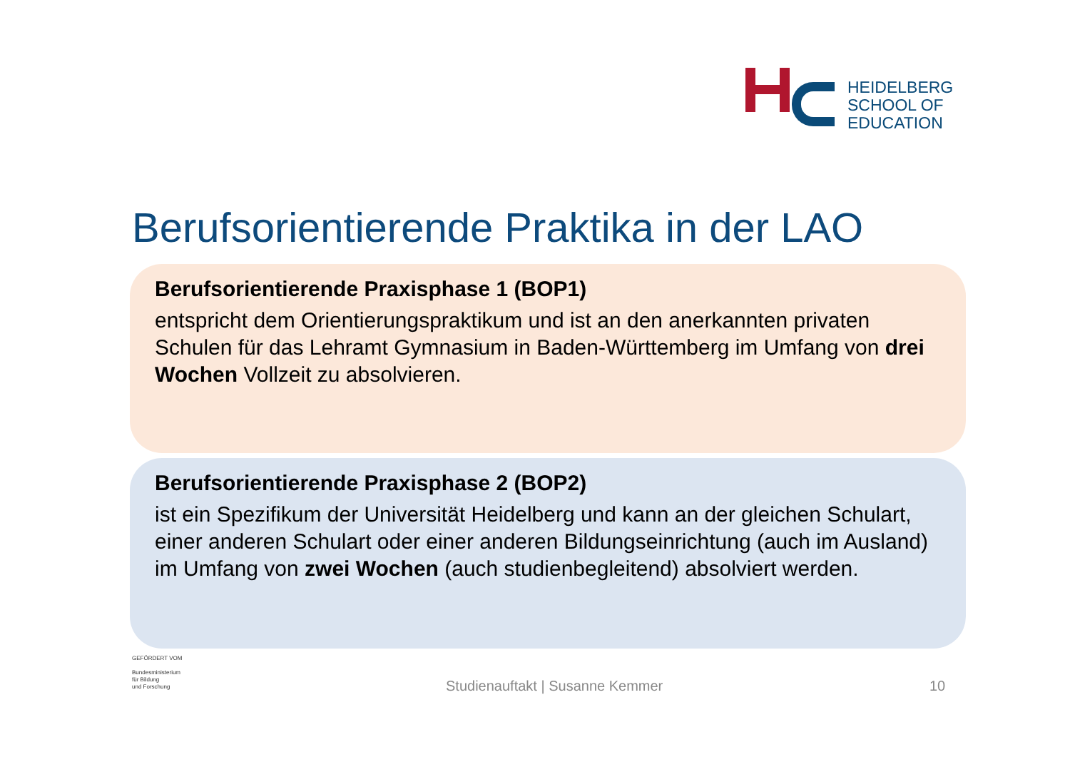HEIDELBERG
SCHOOL OF
EDUCATION
Berufsorientierende Praktika in der LAO
Berufsorientierende Praxisphase 1 (BOP1)
entspricht dem Orientierungspraktikum und ist an den anerkannten privaten Schulen für das Lehramt Gymnasium in Baden-Württemberg im Umfang von drei Wochen Vollzeit zu absolvieren.
Berufsorientierende Praxisphase 2 (BOP2)
ist ein Spezifikum der Universität Heidelberg und kann an der gleichen Schulart, einer anderen Schulart oder einer anderen Bildungseinrichtung (auch im Ausland) im Umfang von zwei Wochen (auch studienbegleitend) absolviert werden.
GEFÖRDERT VOM
Bundesministerium
für Bildung
und Forschung
Studienauftakt | Susanne Kemmer
10